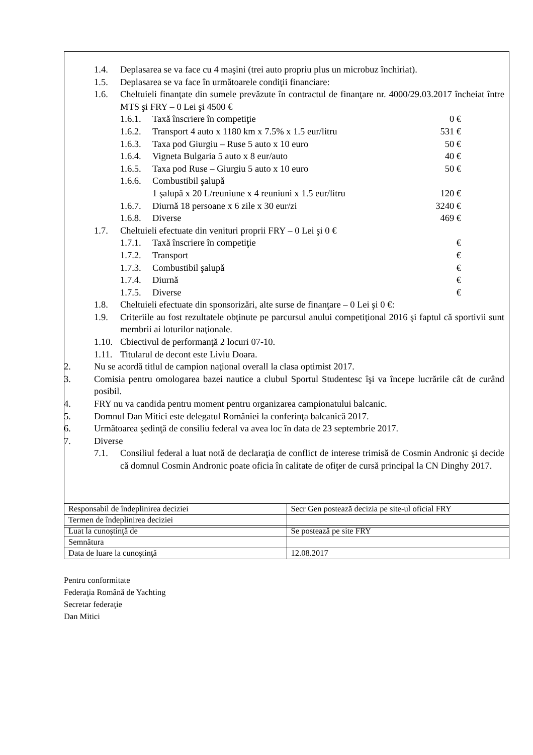1.4. Deplasarea se va face cu 4 maşini (trei auto propriu plus un microbuz închiriat).
1.5. Deplasarea se va face în următoarele condiţii financiare:
1.6. Cheltuieli finanţate din sumele prevăzute în contractul de finanţare nr. 4000/29.03.2017 încheiat între MTS şi FRY – 0 Lei şi 4500 €
1.6.1. Taxă înscriere în competiţie 0 €
1.6.2. Transport 4 auto x 1180 km x 7.5% x 1.5 eur/litru 531 €
1.6.3. Taxa pod Giurgiu – Ruse 5 auto x 10 euro 50 €
1.6.4. Vigneta Bulgaria 5 auto x 8 eur/auto 40 €
1.6.5. Taxa pod Ruse – Giurgiu 5 auto x 10 euro 50 €
1.6.6. Combustibil şalupă
1 şalupă x 20 L/reuniune x 4 reuniuni x 1.5 eur/litru
120 €
1.6.7. Diurnă 18 persoane x 6 zile x 30 eur/zi 3240 €
1.6.8. Diverse 469 €
1.7. Cheltuieli efectuate din venituri proprii FRY – 0 Lei şi 0 €
1.7.1. Taxă înscriere în competiţie €
1.7.2. Transport €
1.7.3. Combustibil şalupă €
1.7.4. Diurnă €
1.7.5. Diverse €
1.8. Cheltuieli efectuate din sponsorizări, alte surse de finanţare – 0 Lei şi 0 €:
1.9. Criteriile au fost rezultatele obţinute pe parcursul anului competiţional 2016 şi faptul că sportivii sunt membrii ai loturilor naţionale.
1.10. Cbiectivul de performanţă 2 locuri 07-10.
1.11. Titularul de decont este Liviu Doara.
2. Nu se acordă titlul de campion naţional overall la clasa optimist 2017.
3. Comisia pentru omologarea bazei nautice a clubul Sportul Studentesc îşi va începe lucrările cât de curând posibil.
4. FRY nu va candida pentru moment pentru organizarea campionatului balcanic.
5. Domnul Dan Mitici este delegatul României la conferinţa balcanică 2017.
6. Următoarea şedinţă de consiliu federal va avea loc în data de 23 septembrie 2017.
7. Diverse
7.1. Consiliul federal a luat notă de declaraţia de conflict de interese trimisă de Cosmin Andronic şi decide că domnul Cosmin Andronic poate oficia în calitate de ofiţer de cursă principal la CN Dinghy 2017.
| Responsabil de îndeplinirea deciziei | Secr Gen postează decizia pe site-ul oficial FRY |
| Termen de îndeplinirea deciziei | |
| Luat la cunoştinţă de | Se postează pe site FRY |
| Semnătura | |
| Data de luare la cunoştinţă | 12.08.2017 |
Pentru conformitate
Federaţia Română de Yachting
Secretar federaţie
Dan Mitici